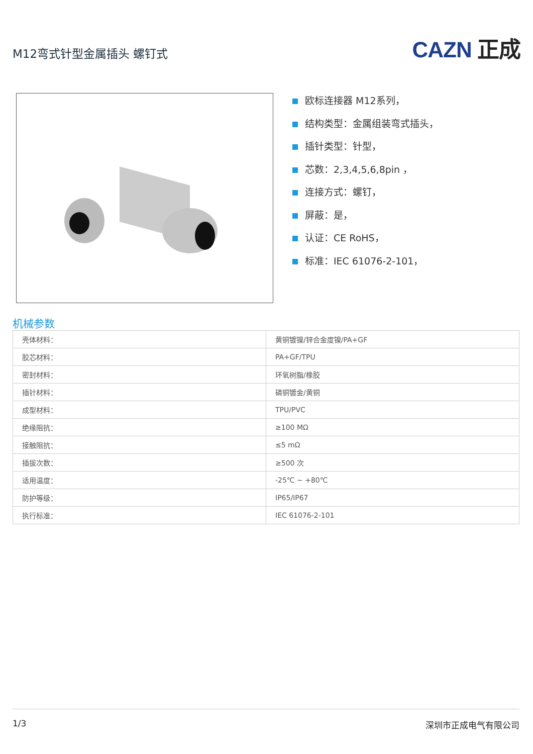M12弯式针型金属插头 螺钉式
CAZN 正成
欧标连接器 M12系列，
结构类型：金属组装弯式插头，
插针类型：针型，
芯数：2,3,4,5,6,8pin ，
连接方式：螺钉，
屏蔽：是，
认证：CE RoHS，
标准：IEC 61076-2-101，
机械参数
| 壳体材料： | 黄铜镀镍/锌合金度镍/PA+GF |
| 胶芯材料： | PA+GF/TPU |
| 密封材料： | 环氧树脂/橡胶 |
| 插针材料： | 磷铜镀金/黄铜 |
| 成型材料： | TPU/PVC |
| 绝缘阻抗： | ≥100 MΩ |
| 接触阻抗： | ≤5 mΩ |
| 插拔次数： | ≥500 次 |
| 适用温度： | -25℃ ~ +80℃ |
| 防护等级： | IP65/IP67 |
| 执行标准： | IEC 61076-2-101 |
1/3 深圳市正成电气有限公司